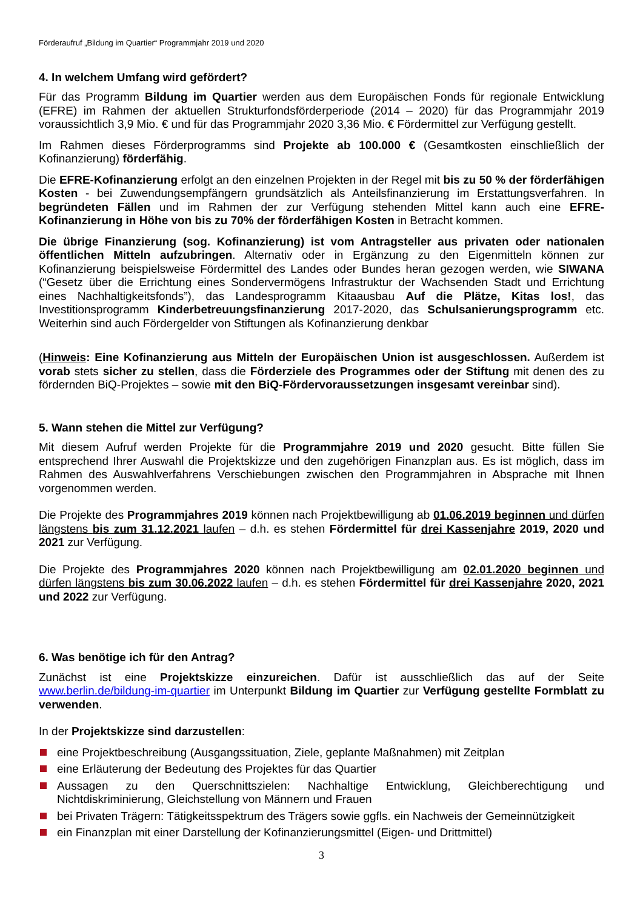Förderaufruf „Bildung im Quartier“ Programmjahr 2019 und 2020
4. In welchem Umfang wird gefördert?
Für das Programm Bildung im Quartier werden aus dem Europäischen Fonds für regionale Entwicklung (EFRE) im Rahmen der aktuellen Strukturfondsförderperiode (2014 – 2020) für das Programmjahr 2019 voraussichtlich 3,9 Mio. € und für das Programmjahr 2020 3,36 Mio. € Fördermittel zur Verfügung gestellt.
Im Rahmen dieses Förderprogramms sind Projekte ab 100.000 € (Gesamtkosten einschließlich der Kofinanzierung) förderfähig.
Die EFRE-Kofinanzierung erfolgt an den einzelnen Projekten in der Regel mit bis zu 50 % der förderfähigen Kosten - bei Zuwendungsempfängern grundsätzlich als Anteilsfinanzierung im Erstattungsverfahren. In begründeten Fällen und im Rahmen der zur Verfügung stehenden Mittel kann auch eine EFRE-Kofinanzierung in Höhe von bis zu 70% der förderfähigen Kosten in Betracht kommen.
Die übrige Finanzierung (sog. Kofinanzierung) ist vom Antragsteller aus privaten oder nationalen öffentlichen Mitteln aufzubringen. Alternativ oder in Ergänzung zu den Eigenmitteln können zur Kofinanzierung beispielsweise Fördermittel des Landes oder Bundes heran gezogen werden, wie SIWANA (“Gesetz über die Errichtung eines Sondervermögens Infrastruktur der Wachsenden Stadt und Errichtung eines Nachhaltigkeitsfonds”), das Landesprogramm Kitaausbau Auf die Plätze, Kitas los!, das Investitionsprogramm Kinderbetreuungsfinanzierung 2017-2020, das Schulsanierungsprogramm etc. Weiterhin sind auch Fördergelder von Stiftungen als Kofinanzierung denkbar
(Hinweis: Eine Kofinanzierung aus Mitteln der Europäischen Union ist ausgeschlossen. Außerdem ist vorab stets sicher zu stellen, dass die Förderziele des Programmes oder der Stiftung mit denen des zu fördernden BiQ-Projektes – sowie mit den BiQ-Fördervoraussetzungen insgesamt vereinbar sind).
5. Wann stehen die Mittel zur Verfügung?
Mit diesem Aufruf werden Projekte für die Programmjahre 2019 und 2020 gesucht. Bitte füllen Sie entsprechend Ihrer Auswahl die Projektskizze und den zugehörigen Finanzplan aus. Es ist möglich, dass im Rahmen des Auswahlverfahrens Verschiebungen zwischen den Programmjahren in Absprache mit Ihnen vorgenommen werden.
Die Projekte des Programmjahres 2019 können nach Projektbewilligung ab 01.06.2019 beginnen und dürfen längstens bis zum 31.12.2021 laufen – d.h. es stehen Fördermittel für drei Kassenjahre 2019, 2020 und 2021 zur Verfügung.
Die Projekte des Programmjahres 2020 können nach Projektbewilligung am 02.01.2020 beginnen und dürfen längstens bis zum 30.06.2022 laufen – d.h. es stehen Fördermittel für drei Kassenjahre 2020, 2021 und 2022 zur Verfügung.
6. Was benötige ich für den Antrag?
Zunächst ist eine Projektskizze einzureichen. Dafür ist ausschließlich das auf der Seite www.berlin.de/bildung-im-quartier im Unterpunkt Bildung im Quartier zur Verfügung gestellte Formblatt zu verwenden.
In der Projektskizze sind darzustellen:
eine Projektbeschreibung (Ausgangssituation, Ziele, geplante Maßnahmen) mit Zeitplan
eine Erläuterung der Bedeutung des Projektes für das Quartier
Aussagen zu den Querschnittszielen: Nachhaltige Entwicklung, Gleichberechtigung und Nichtdiskriminierung, Gleichstellung von Männern und Frauen
bei Privaten Trägern: Tätigkeitsspektrum des Trägers sowie ggfls. ein Nachweis der Gemeinnützigkeit
ein Finanzplan mit einer Darstellung der Kofinanzierungsmittel (Eigen- und Drittmittel)
3